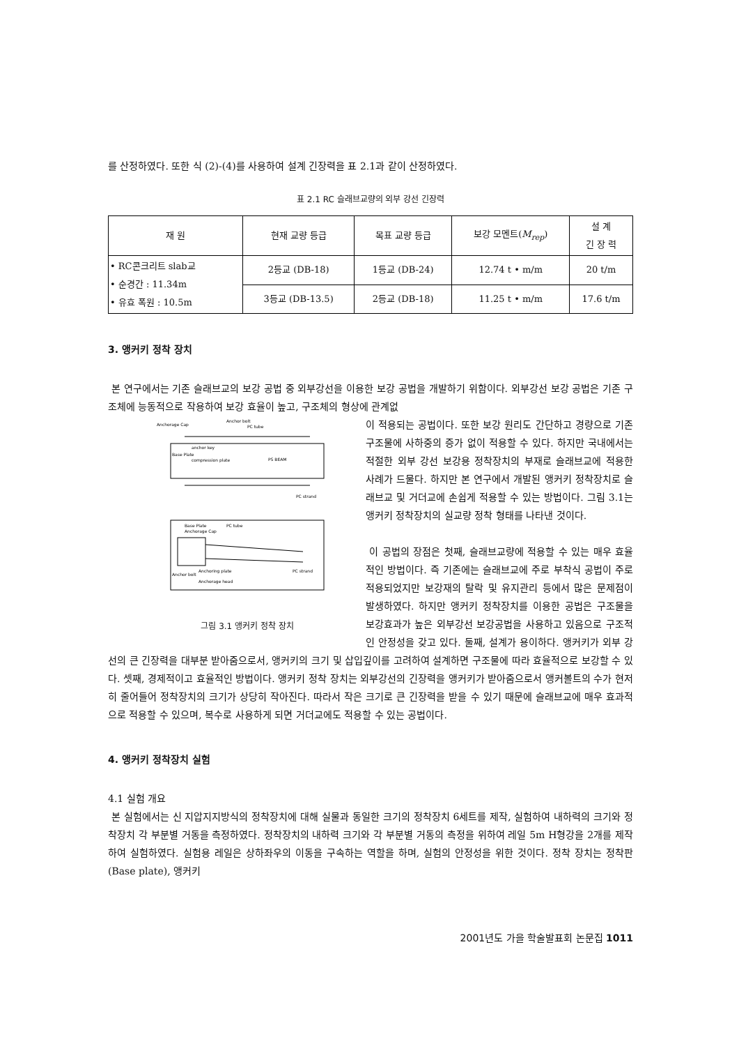를 산정하였다. 또한 식 (2)-(4)를 사용하여 설계 긴장력을 표 2.1과 같이 산정하였다.
표 2.1 RC 슬래브교량의 외부 강선 긴장력
| 재 원 | 현재 교량 등급 | 목표 교량 등급 | 보강 모멘트( M<sub>rep</sub> ) | 설 계 긴 장 력 |
| --- | --- | --- | --- | --- |
| • RC콘크리트 slab교 • 순경간 : 11.34m • 유효 폭원 : 10.5m | 2등교 (DB-18) | 1등교 (DB-24) | 12.74 t • m/m | 20 t/m |
| | 3등교 (DB-13.5) | 2등교 (DB-18) | 11.25 t • m/m | 17.6 t/m |
3. 앵커키 정착 장치
본 연구에서는 기존 슬래브교의 보강 공법 중 외부강선을 이용한 보강 공법을 개발하기 위함이다. 외부강선 보강 공법은 기존 구조체에 능동적으로 작용하여 보강 효율이 높고, 구조체의 형상에 관계없
Anchorage Cap
Anchor bolt
PC tube
anchor key
Base Plate
compression plate
PS BEAM
PC strand
Base Plate
Anchorage Cap
PC tube
Anchor bolt
Anchoring plate
Anchorage head
PC strand
그림 3.1 앵커키 정착 장치
이 적용되는 공법이다. 또한 보강 원리도 간단하고 경량으로 기존 구조물에 사하중의 증가 없이 적용할 수 있다. 하지만 국내에서는 적절한 외부 강선 보강용 정착장치의 부재로 슬래브교에 적용한 사례가 드물다. 하지만 본 연구에서 개발된 앵커키 정착장치로 슬래브교 및 거더교에 손쉽게 적용할 수 있는 방법이다. 그림 3.1는 앵커키 정착장치의 실교량 정착 형태를 나타낸 것이다.
이 공법의 장점은 첫째, 슬래브교량에 적용할 수 있는 매우 효율적인 방법이다. 즉 기존에는 슬래브교에 주로 부착식 공법이 주로 적용되었지만 보강재의 탈락 및 유지관리 등에서 많은 문제점이 발생하였다. 하지만 앵커키 정착장치를 이용한 공법은 구조물을 보강효과가 높은 외부강선 보강공법을 사용하고 있음으로 구조적인 안정성을 갖고 있다. 둘째, 설계가 용이하다. 앵커키가 외부 강선의 큰 긴장력을 대부분 받아줌으로서, 앵커키의 크기 및 삽입깊이를 고려하여 설계하면 구조물에 따라 효율적으로 보강할 수 있다. 셋째, 경제적이고 효율적인 방법이다. 앵커키 정착 장치는 외부강선의 긴장력을 앵커키가 받아줌으로서 앵커볼트의 수가 현저히 줄어들어 정착장치의 크기가 상당히 작아진다. 따라서 작은 크기로 큰 긴장력을 받을 수 있기 때문에 슬래브교에 매우 효과적으로 적용할 수 있으며, 복수로 사용하게 되면 거더교에도 적용할 수 있는 공법이다.
4. 앵커키 정착장치 실험
4.1 실험 개요
본 실험에서는 신 지압지지방식의 정착장치에 대해 실물과 동일한 크기의 정착장치 6세트를 제작, 실험하여 내하력의 크기와 정착장치 각 부분별 거동을 측정하였다. 정착장치의 내하력 크기와 각 부분별 거동의 측정을 위하여 레일 5m H형강을 2개를 제작하여 실험하였다. 실험용 레일은 상하좌우의 이동을 구속하는 역할을 하며, 실험의 안정성을 위한 것이다. 정착 장치는 정착판(Base plate), 앵커키
2001년도 가을 학술발표회 논문집 1011